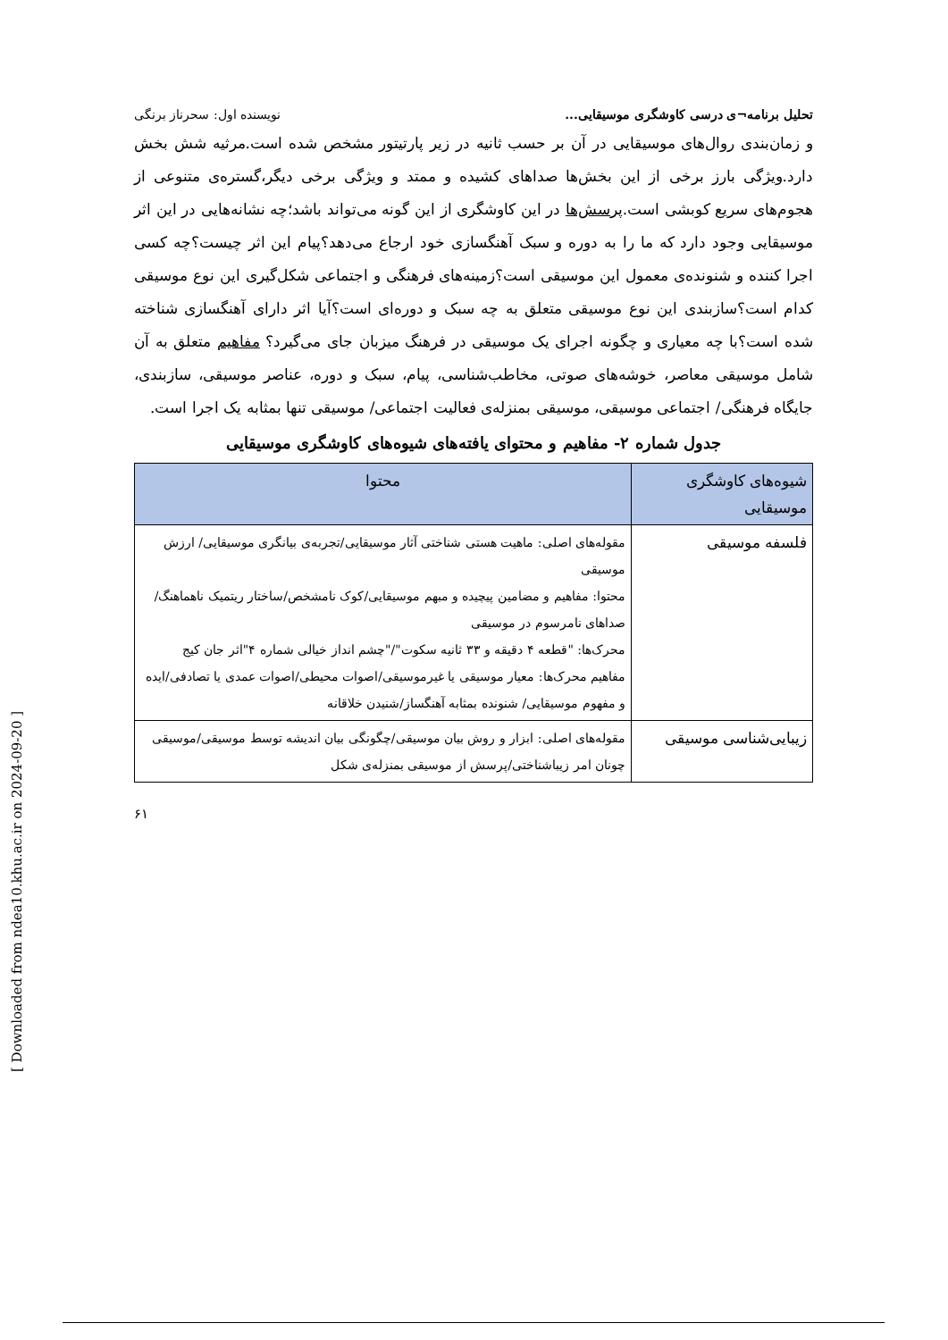[ Downloaded from ndea10.khu.ac.ir on 2024-09-20 ]
تحلیل برنامه¬ی درسی کاوشگری موسیقایی... نویسنده اول: سحرناز برنگی
و زمان‌بندی روال‌های موسیقایی در آن بر حسب ثانیه در زیر پارتیتور مشخص شده است.مرثیه شش بخش دارد.ویژگی بارز برخی از این بخش‌ها صداهای کشیده و ممتد و ویژگی برخی دیگر،گستره‌ی متنوعی از هجوم‌های سریع کوبشی است.پرسش‌ها در این کاوشگری از این گونه می‌تواند باشد؛چه نشانه‌هایی در این اثر موسیقایی وجود دارد که ما را به دوره و سبک آهنگسازی خود ارجاع می‌دهد؟پیام این اثر چیست؟چه کسی اجرا کننده و شنونده‌ی معمول این موسیقی است؟زمینه‌های فرهنگی و اجتماعی شکل‌گیری این نوع موسیقی کدام است؟سازبندی این نوع موسیقی متعلق به چه سبک و دوره‌ای است؟آیا اثر دارای آهنگسازی شناخته شده است؟با چه معیاری و چگونه اجرای یک موسیقی در فرهنگ میزبان جای می‌گیرد؟ مفاهیم متعلق به آن شامل موسیقی معاصر، خوشه‌های صوتی، مخاطب‌شناسی، پیام، سبک و دوره، عناصر موسیقی، سازبندی، جایگاه فرهنگی/ اجتماعی موسیقی، موسیقی بمنزله‌ی فعالیت اجتماعی/ موسیقی تنها بمثابه یک اجرا است.
جدول شماره ۲- مفاهیم و محتوای یافته‌های شیوه‌های کاوشگری موسیقایی
| شیوه‌های کاوشگری موسیقایی | محتوا |
| --- | --- |
| فلسفه موسیقی | مقوله‌های اصلی: ماهیت هستی شناختی آثار موسیقایی/تجربه‌ی بیانگری موسیقایی/ ارزش موسیقی محتوا: مفاهیم و مضامین پیچیده و مبهم موسیقایی/کوک نامشخص/ساختار ریتمیک ناهماهنگ/ صداهای نامرسوم در موسیقی محرک‌ها: "قطعه ۴ دقیقه و ۳۳ ثانیه سکوت"/"چشم انداز خیالی شماره ۴"اثر جان کیج مفاهیم محرک‌ها: معیار موسیقی یا غیرموسیقی/اصوات محیطی/اصوات عمدی یا تصادفی/ایده و مفهوم موسیقایی/ شنونده بمثابه آهنگساز/شنیدن خلاقانه |
| زیبایی‌شناسی موسیقی | مقوله‌های اصلی: ابزار و روش بیان موسیقی/چگونگی بیان اندیشه توسط موسیقی/موسیقی چونان امر زیباشناختی/پرسش از موسیقی بمنزله‌ی شکل |
۶۱